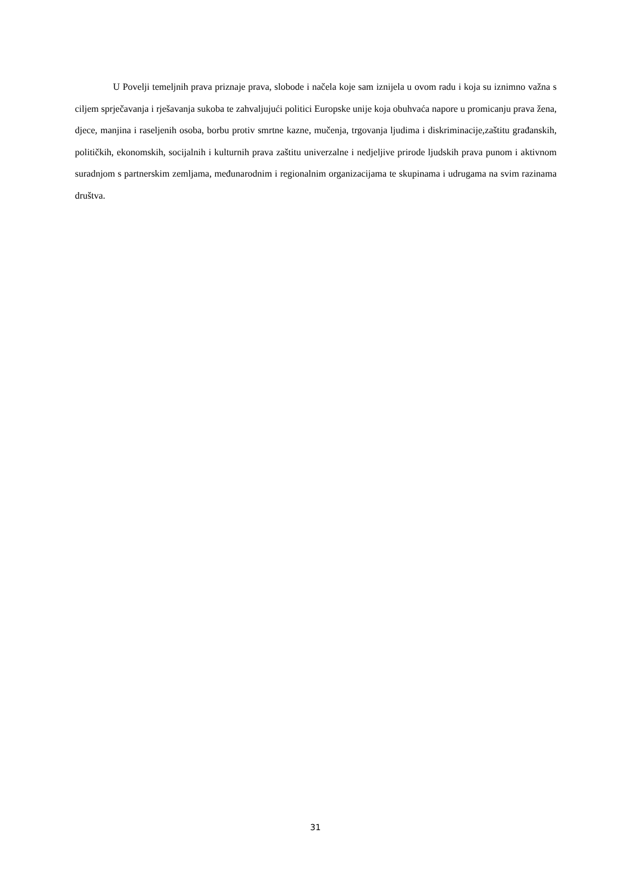U Povelji temeljnih prava priznaje prava, slobode i načela koje sam iznijela u ovom radu i koja su iznimno važna s ciljem sprječavanja i rješavanja sukoba te zahvaljujući politici Europske unije koja obuhvaća napore u promicanju prava žena, djece, manjina i raseljenih osoba, borbu protiv smrtne kazne, mučenja, trgovanja ljudima i diskriminacije,zaštitu građanskih, političkih, ekonomskih, socijalnih i kulturnih prava zaštitu univerzalne i nedjeljive prirode ljudskih prava punom i aktivnom suradnjom s partnerskim zemljama, međunarodnim i regionalnim organizacijama te skupinama i udrugama na svim razinama društva.
31